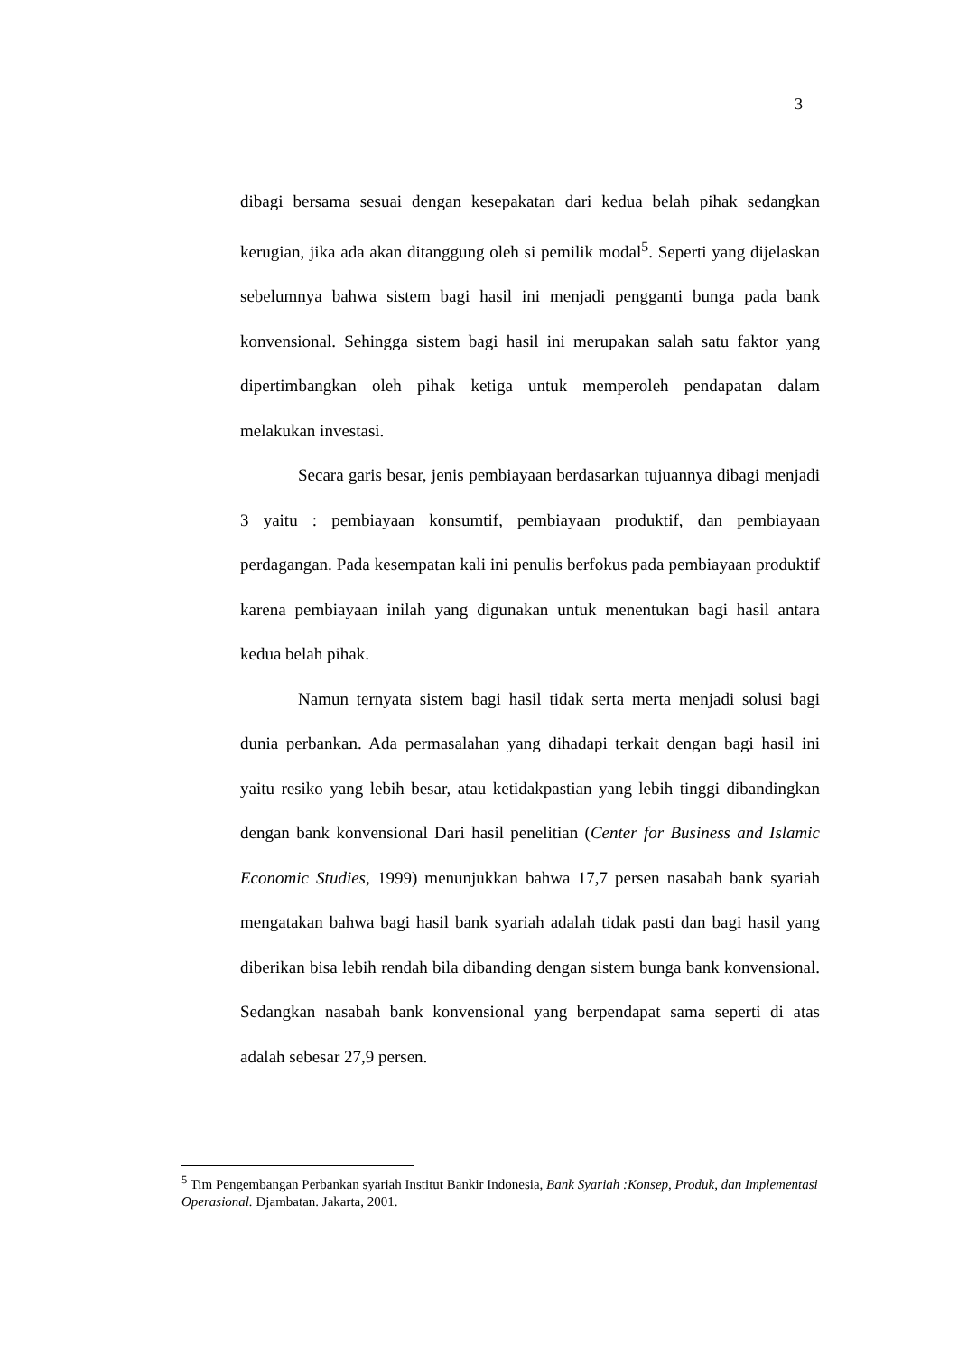3
dibagi bersama sesuai dengan kesepakatan dari kedua belah pihak sedangkan kerugian, jika ada akan ditanggung oleh si pemilik modal<sup>5</sup>. Seperti yang dijelaskan sebelumnya bahwa sistem bagi hasil ini menjadi pengganti bunga pada bank konvensional. Sehingga sistem bagi hasil ini merupakan salah satu faktor yang dipertimbangkan oleh pihak ketiga untuk memperoleh pendapatan dalam melakukan investasi.
Secara garis besar, jenis pembiayaan berdasarkan tujuannya dibagi menjadi 3 yaitu : pembiayaan konsumtif, pembiayaan produktif, dan pembiayaan perdagangan. Pada kesempatan kali ini penulis berfokus pada pembiayaan produktif karena pembiayaan inilah yang digunakan untuk menentukan bagi hasil antara kedua belah pihak.
Namun ternyata sistem bagi hasil tidak serta merta menjadi solusi bagi dunia perbankan. Ada permasalahan yang dihadapi terkait dengan bagi hasil ini yaitu resiko yang lebih besar, atau ketidakpastian yang lebih tinggi dibandingkan dengan bank konvensional Dari hasil penelitian (Center for Business and Islamic Economic Studies, 1999) menunjukkan bahwa 17,7 persen nasabah bank syariah mengatakan bahwa bagi hasil bank syariah adalah tidak pasti dan bagi hasil yang diberikan bisa lebih rendah bila dibanding dengan sistem bunga bank konvensional. Sedangkan nasabah bank konvensional yang berpendapat sama seperti di atas adalah sebesar 27,9 persen.
<sup>5</sup> Tim Pengembangan Perbankan syariah Institut Bankir Indonesia, Bank Syariah :Konsep, Produk, dan Implementasi Operasional. Djambatan. Jakarta, 2001.